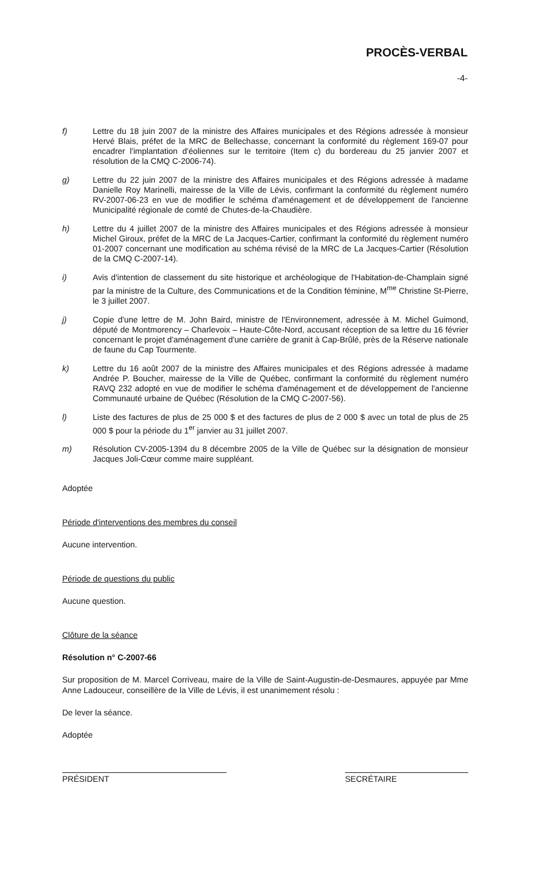PROCÈS-VERBAL
-4-
f) Lettre du 18 juin 2007 de la ministre des Affaires municipales et des Régions adressée à monsieur Hervé Blais, préfet de la MRC de Bellechasse, concernant la conformité du règlement 169-07 pour encadrer l'implantation d'éoliennes sur le territoire (Item c) du bordereau du 25 janvier 2007 et résolution de la CMQ C-2006-74).
g) Lettre du 22 juin 2007 de la ministre des Affaires municipales et des Régions adressée à madame Danielle Roy Marinelli, mairesse de la Ville de Lévis, confirmant la conformité du règlement numéro RV-2007-06-23 en vue de modifier le schéma d'aménagement et de développement de l'ancienne Municipalité régionale de comté de Chutes-de-la-Chaudière.
h) Lettre du 4 juillet 2007 de la ministre des Affaires municipales et des Régions adressée à monsieur Michel Giroux, préfet de la MRC de La Jacques-Cartier, confirmant la conformité du règlement numéro 01-2007 concernant une modification au schéma révisé de la MRC de La Jacques-Cartier (Résolution de la CMQ C-2007-14).
i) Avis d'intention de classement du site historique et archéologique de l'Habitation-de-Champlain signé par la ministre de la Culture, des Communications et de la Condition féminine, M<sup>me</sup> Christine St-Pierre, le 3 juillet 2007.
j) Copie d'une lettre de M. John Baird, ministre de l'Environnement, adressée à M. Michel Guimond, député de Montmorency – Charlevoix – Haute-Côte-Nord, accusant réception de sa lettre du 16 février concernant le projet d'aménagement d'une carrière de granit à Cap-Brûlé, près de la Réserve nationale de faune du Cap Tourmente.
k) Lettre du 16 août 2007 de la ministre des Affaires municipales et des Régions adressée à madame Andrée P. Boucher, mairesse de la Ville de Québec, confirmant la conformité du règlement numéro RAVQ 232 adopté en vue de modifier le schéma d'aménagement et de développement de l'ancienne Communauté urbaine de Québec (Résolution de la CMQ C-2007-56).
l) Liste des factures de plus de 25 000 $ et des factures de plus de 2 000 $ avec un total de plus de 25 000 $ pour la période du 1<sup>er</sup> janvier au 31 juillet 2007.
m) Résolution CV-2005-1394 du 8 décembre 2005 de la Ville de Québec sur la désignation de monsieur Jacques Joli-Cœur comme maire suppléant.
Adoptée
Période d'interventions des membres du conseil
Aucune intervention.
Période de questions du public
Aucune question.
Clôture de la séance
Résolution n° C-2007-66
Sur proposition de M. Marcel Corriveau, maire de la Ville de Saint-Augustin-de-Desmaures, appuyée par Mme Anne Ladouceur, conseillère de la Ville de Lévis, il est unanimement résolu :
De lever la séance.
Adoptée
PRÉSIDENT SECRÉTAIRE